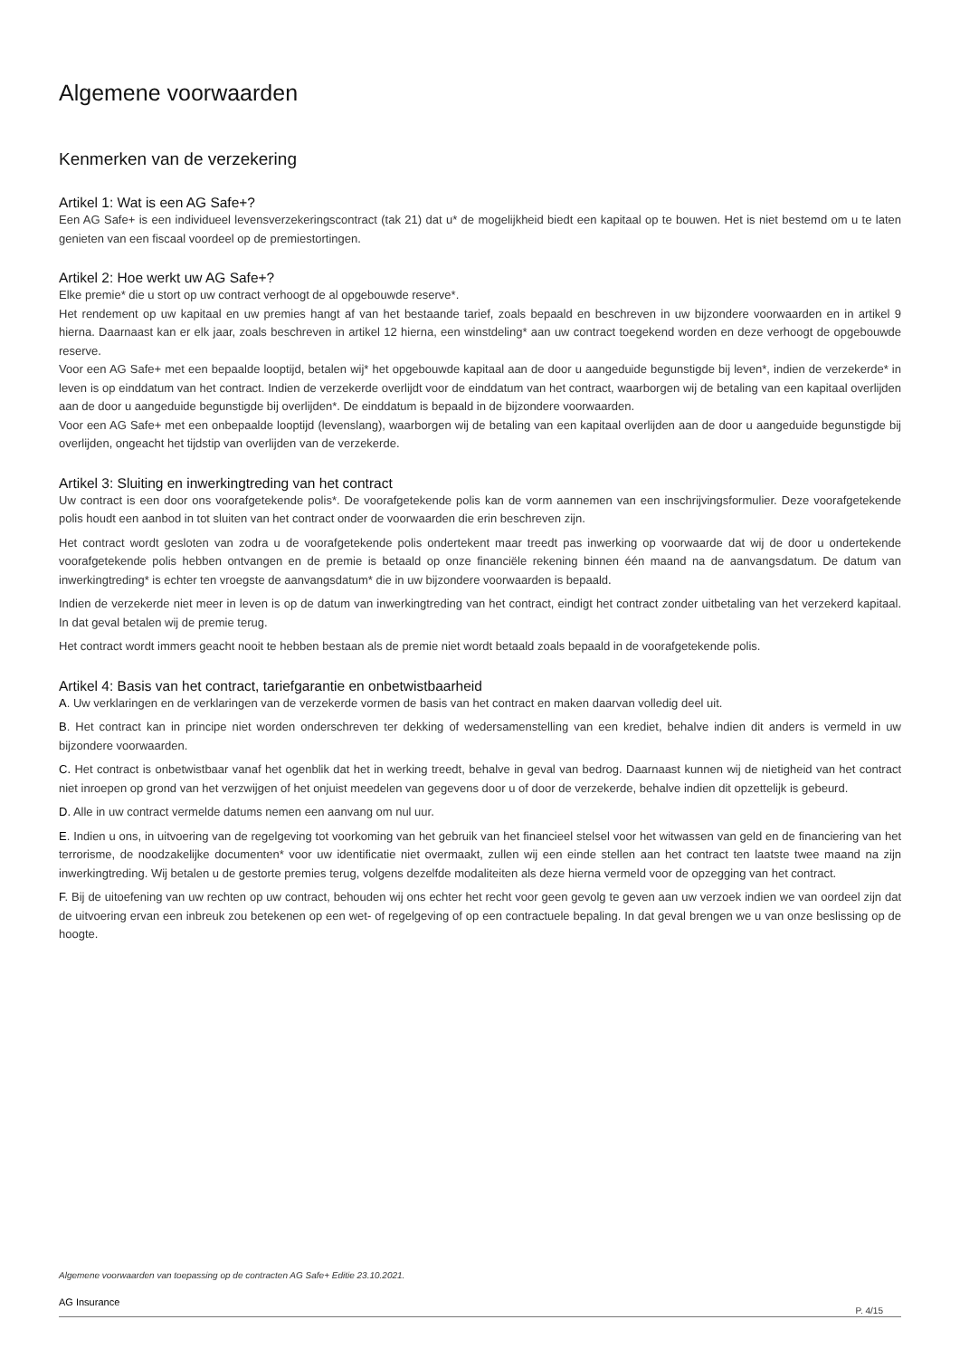Algemene voorwaarden
Kenmerken van de verzekering
Artikel 1: Wat is een AG Safe+?
Een AG Safe+ is een individueel levensverzekeringscontract (tak 21) dat u* de mogelijkheid biedt een kapitaal op te bouwen. Het is niet bestemd om u te laten genieten van een fiscaal voordeel op de premiestortingen.
Artikel 2: Hoe werkt uw AG Safe+?
Elke premie* die u stort op uw contract verhoogt de al opgebouwde reserve*.
Het rendement op uw kapitaal en uw premies hangt af van het bestaande tarief, zoals bepaald en beschreven in uw bijzondere voorwaarden en in artikel 9 hierna. Daarnaast kan er elk jaar, zoals beschreven in artikel 12 hierna, een winstdeling* aan uw contract toegekend worden en deze verhoogt de opgebouwde reserve.
Voor een AG Safe+ met een bepaalde looptijd, betalen wij* het opgebouwde kapitaal aan de door u aangeduide begunstigde bij leven*, indien de verzekerde* in leven is op einddatum van het contract. Indien de verzekerde overlijdt voor de einddatum van het contract, waarborgen wij de betaling van een kapitaal overlijden aan de door u aangeduide begunstigde bij overlijden*. De einddatum is bepaald in de bijzondere voorwaarden.
Voor een AG Safe+ met een onbepaalde looptijd (levenslang), waarborgen wij de betaling van een kapitaal overlijden aan de door u aangeduide begunstigde bij overlijden, ongeacht het tijdstip van overlijden van de verzekerde.
Artikel 3: Sluiting en inwerkingtreding van het contract
Uw contract is een door ons voorafgetekende polis*. De voorafgetekende polis kan de vorm aannemen van een inschrijvingsformulier. Deze voorafgetekende polis houdt een aanbod in tot sluiten van het contract onder de voorwaarden die erin beschreven zijn.
Het contract wordt gesloten van zodra u de voorafgetekende polis ondertekent maar treedt pas inwerking op voorwaarde dat wij de door u ondertekende voorafgetekende polis hebben ontvangen en de premie is betaald op onze financiële rekening binnen één maand na de aanvangsdatum. De datum van inwerkingtreding* is echter ten vroegste de aanvangsdatum* die in uw bijzondere voorwaarden is bepaald.
Indien de verzekerde niet meer in leven is op de datum van inwerkingtreding van het contract, eindigt het contract zonder uitbetaling van het verzekerd kapitaal. In dat geval betalen wij de premie terug.
Het contract wordt immers geacht nooit te hebben bestaan als de premie niet wordt betaald zoals bepaald in de voorafgetekende polis.
Artikel 4: Basis van het contract, tariefgarantie en onbetwistbaarheid
A. Uw verklaringen en de verklaringen van de verzekerde vormen de basis van het contract en maken daarvan volledig deel uit.
B. Het contract kan in principe niet worden onderschreven ter dekking of wedersamenstelling van een krediet, behalve indien dit anders is vermeld in uw bijzondere voorwaarden.
C. Het contract is onbetwistbaar vanaf het ogenblik dat het in werking treedt, behalve in geval van bedrog. Daarnaast kunnen wij de nietigheid van het contract niet inroepen op grond van het verzwijgen of het onjuist meedelen van gegevens door u of door de verzekerde, behalve indien dit opzettelijk is gebeurd.
D. Alle in uw contract vermelde datums nemen een aanvang om nul uur.
E. Indien u ons, in uitvoering van de regelgeving tot voorkoming van het gebruik van het financieel stelsel voor het witwassen van geld en de financiering van het terrorisme, de noodzakelijke documenten* voor uw identificatie niet overmaakt, zullen wij een einde stellen aan het contract ten laatste twee maand na zijn inwerkingtreding. Wij betalen u de gestorte premies terug, volgens dezelfde modaliteiten als deze hierna vermeld voor de opzegging van het contract.
F. Bij de uitoefening van uw rechten op uw contract, behouden wij ons echter het recht voor geen gevolg te geven aan uw verzoek indien we van oordeel zijn dat de uitvoering ervan een inbreuk zou betekenen op een wet- of regelgeving of op een contractuele bepaling. In dat geval brengen we u van onze beslissing op de hoogte.
Algemene voorwaarden van toepassing op de contracten AG Safe+ Editie 23.10.2021.
AG Insurance
P. 4/15